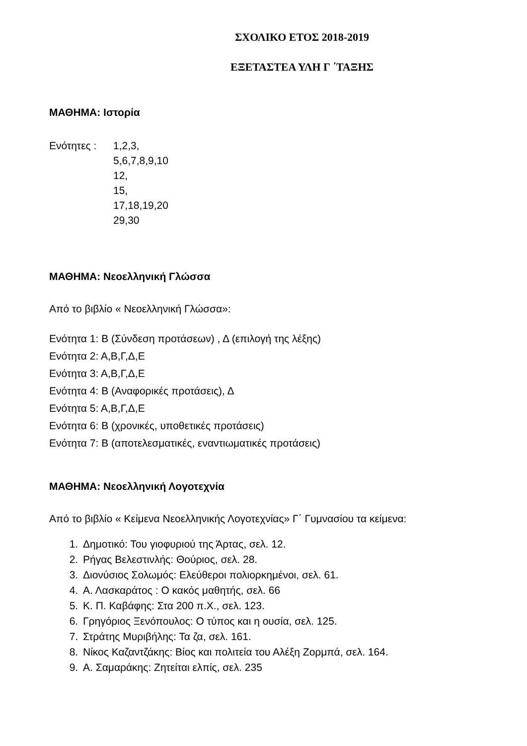ΣΧΟΛΙΚΟ ΕΤΟΣ 2018-2019
ΕΞΕΤΑΣΤΕΑ ΥΛΗ Γ ΄ΤΑΞΗΣ
ΜΑΘΗΜΑ: Ιστορία
Ενότητες : 1,2,3,
5,6,7,8,9,10
12,
15,
17,18,19,20
29,30
ΜΑΘΗΜΑ: Νεοελληνική Γλώσσα
Από το βιβλίο « Νεοελληνική Γλώσσα»:
Ενότητα 1: Β (Σύνδεση προτάσεων) , Δ (επιλογή της λέξης)
Ενότητα 2: Α,Β,Γ,Δ,Ε
Ενότητα 3: Α,Β,Γ,Δ,Ε
Ενότητα 4: Β (Αναφορικές προτάσεις), Δ
Ενότητα 5: Α,Β,Γ,Δ,Ε
Ενότητα 6: Β (χρονικές, υποθετικές προτάσεις)
Ενότητα 7: Β (αποτελεσματικές, εναντιωματικές προτάσεις)
ΜΑΘΗΜΑ: Νεοελληνική Λογοτεχνία
Από το βιβλίο « Κείμενα Νεοελληνικής Λογοτεχνίας» Γ΄ Γυμνασίου τα κείμενα:
1. Δημοτικό: Του γιοφυριού της Άρτας, σελ. 12.
2. Ρήγας Βελεστινλής: Θούριος, σελ. 28.
3. Διονύσιος Σολωμός: Ελεύθεροι πολιορκημένοι, σελ. 61.
4. Α. Λασκαράτος : Ο κακός μαθητής, σελ. 66
5. Κ. Π. Καβάφης: Στα 200 π.Χ., σελ. 123.
6. Γρηγόριος Ξενόπουλος: Ο τύπος και η ουσία, σελ. 125.
7. Στράτης Μυριβήλης: Τα ζα, σελ. 161.
8. Νίκος Καζαντζάκης: Βίος και πολιτεία του Αλέξη Ζορμπά, σελ. 164.
9. Α. Σαμαράκης: Ζητείται ελπίς, σελ. 235